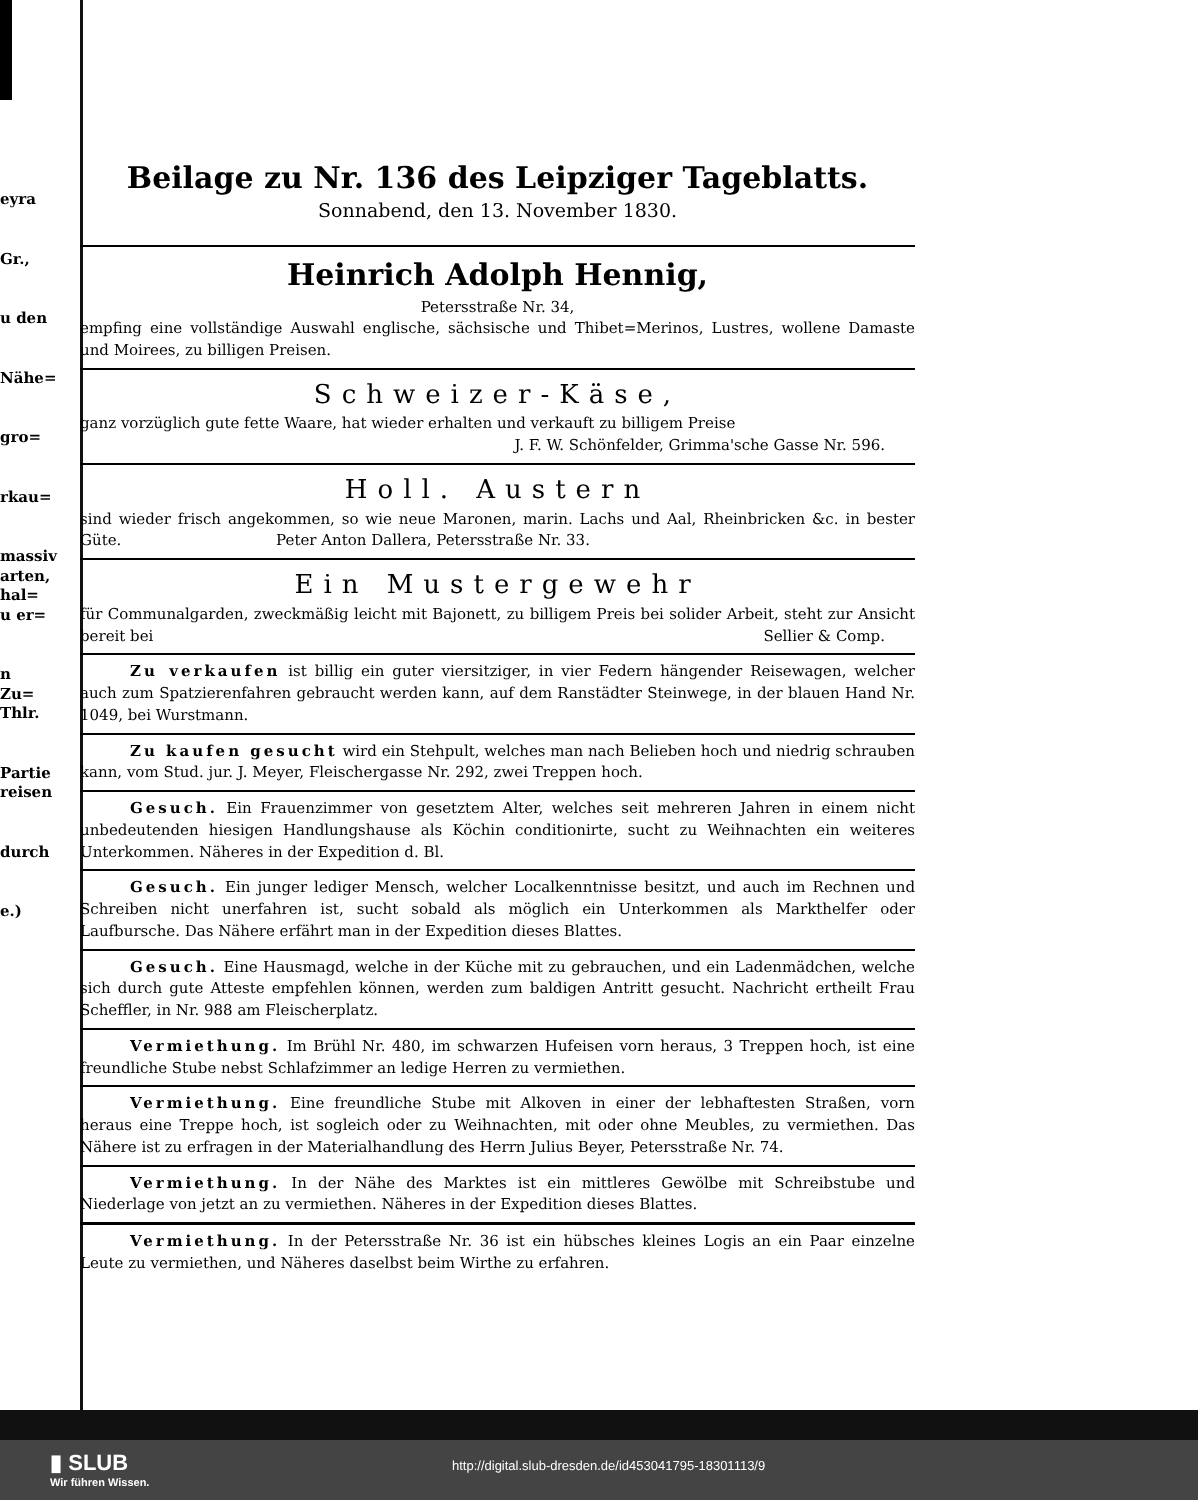eyra
Gr.,
u den
Nähe=
gro=
rkau=
massiv arten, hal= u er=
n Zu= Thlr.
Partie reisen
durch
e.)
Beilage zu Nr. 136 des Leipziger Tageblatts.
Sonnabend, den 13. November 1830.
Heinrich Adolph Hennig,
Petersstraße Nr. 34,
empfing eine vollständige Auswahl englische, sächsische und Thibet=Merinos, Lustres, wollene Damaste und Moirees, zu billigen Preisen.
Schweizer-Käse,
ganz vorzüglich gute fette Waare, hat wieder erhalten und verkauft zu billigem Preise
J. F. W. Schönfelder, Grimma'sche Gasse Nr. 596.
Holl. Austern
sind wieder frisch angekommen, so wie neue Maronen, marin. Lachs und Aal, Rheinbricken &c. in bester Güte. Peter Anton Dallera, Petersstraße Nr. 33.
Ein Mustergewehr
für Communalgarden, zweckmäßig leicht mit Bajonett, zu billigem Preis bei solider Arbeit, steht zur Ansicht bereit bei Sellier & Comp.
Zu verkaufen ist billig ein guter viersitziger, in vier Federn hängender Reisewagen, welcher auch zum Spatzierenfahren gebraucht werden kann, auf dem Ranstädter Steinwege, in der blauen Hand Nr. 1049, bei Wurstmann.
Zu kaufen gesucht wird ein Stehpult, welches man nach Belieben hoch und niedrig schrauben kann, vom Stud. jur. J. Meyer, Fleischergasse Nr. 292, zwei Treppen hoch.
Gesuch. Ein Frauenzimmer von gesetztem Alter, welches seit mehreren Jahren in einem nicht unbedeutenden hiesigen Handlungshause als Köchin conditionirte, sucht zu Weihnachten ein weiteres Unterkommen. Näheres in der Expedition d. Bl.
Gesuch. Ein junger lediger Mensch, welcher Localkenntnisse besitzt, und auch im Rechnen und Schreiben nicht unerfahren ist, sucht sobald als möglich ein Unterkommen als Markthelfer oder Laufbursche. Das Nähere erfährt man in der Expedition dieses Blattes.
Gesuch. Eine Hausmagd, welche in der Küche mit zu gebrauchen, und ein Ladenmädchen, welche sich durch gute Atteste empfehlen können, werden zum baldigen Antritt gesucht. Nachricht ertheilt Frau Scheffler, in Nr. 988 am Fleischerplatz.
Vermiethung. Im Brühl Nr. 480, im schwarzen Hufeisen vorn heraus, 3 Treppen hoch, ist eine freundliche Stube nebst Schlafzimmer an ledige Herren zu vermiethen.
Vermiethung. Eine freundliche Stube mit Alkoven in einer der lebhaftesten Straßen, vorn heraus eine Treppe hoch, ist sogleich oder zu Weihnachten, mit oder ohne Meubles, zu vermiethen. Das Nähere ist zu erfragen in der Materialhandlung des Herrn Julius Beyer, Petersstraße Nr. 74.
Vermiethung. In der Nähe des Marktes ist ein mittleres Gewölbe mit Schreibstube und Niederlage von jetzt an zu vermiethen. Näheres in der Expedition dieses Blattes.
Vermiethung. In der Petersstraße Nr. 36 ist ein hübsches kleines Logis an ein Paar einzelne Leute zu vermiethen, und Näheres daselbst beim Wirthe zu erfahren.
▮ SLUB
Wir führen Wissen.
http://digital.slub-dresden.de/id453041795-18301113/9